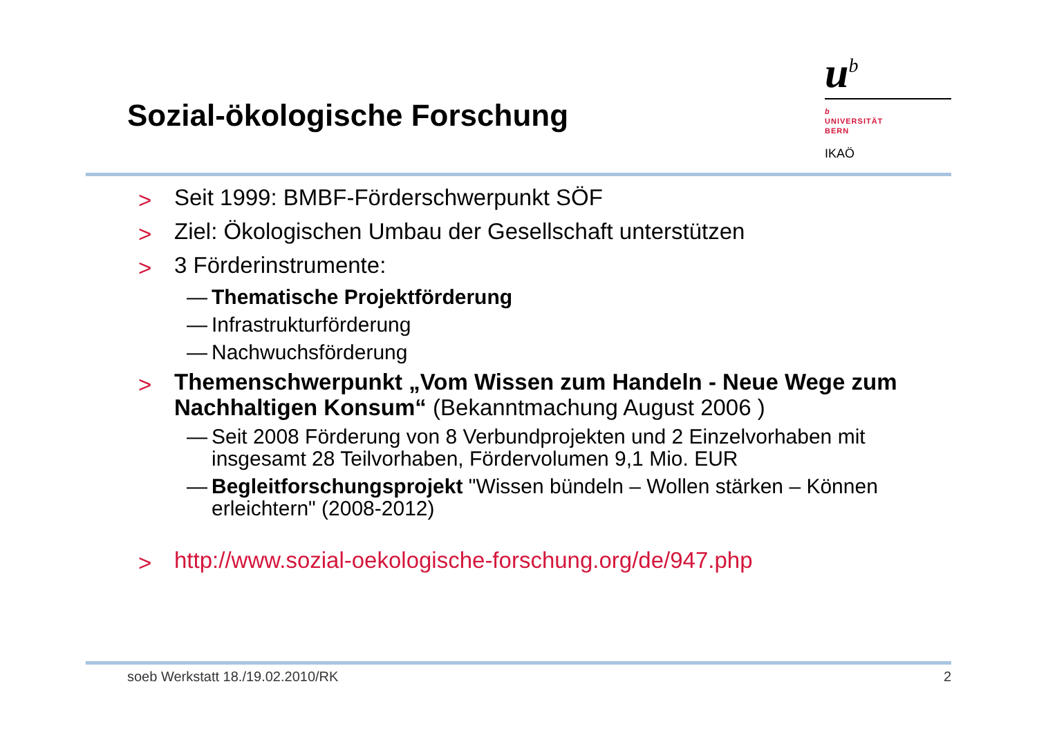Sozial-ökologische Forschung
u<sup>b</sup>
b
UNIVERSITÄT
BERN
IKAÖ
> Seit 1999: BMBF-Förderschwerpunkt SÖF
> Ziel: Ökologischen Umbau der Gesellschaft unterstützen
> 3 Förderinstrumente:
— Thematische Projektförderung
— Infrastrukturförderung
— Nachwuchsförderung
> Themenschwerpunkt „Vom Wissen zum Handeln - Neue Wege zum Nachhaltigen Konsum“ (Bekanntmachung August 2006 )
— Seit 2008 Förderung von 8 Verbundprojekten und 2 Einzelvorhaben mit insgesamt 28 Teilvorhaben, Fördervolumen 9,1 Mio. EUR
— Begleitforschungsprojekt "Wissen bündeln – Wollen stärken – Können erleichtern" (2008-2012)
> http://www.sozial-oekologische-forschung.org/de/947.php
soeb Werkstatt 18./19.02.2010/RK 2